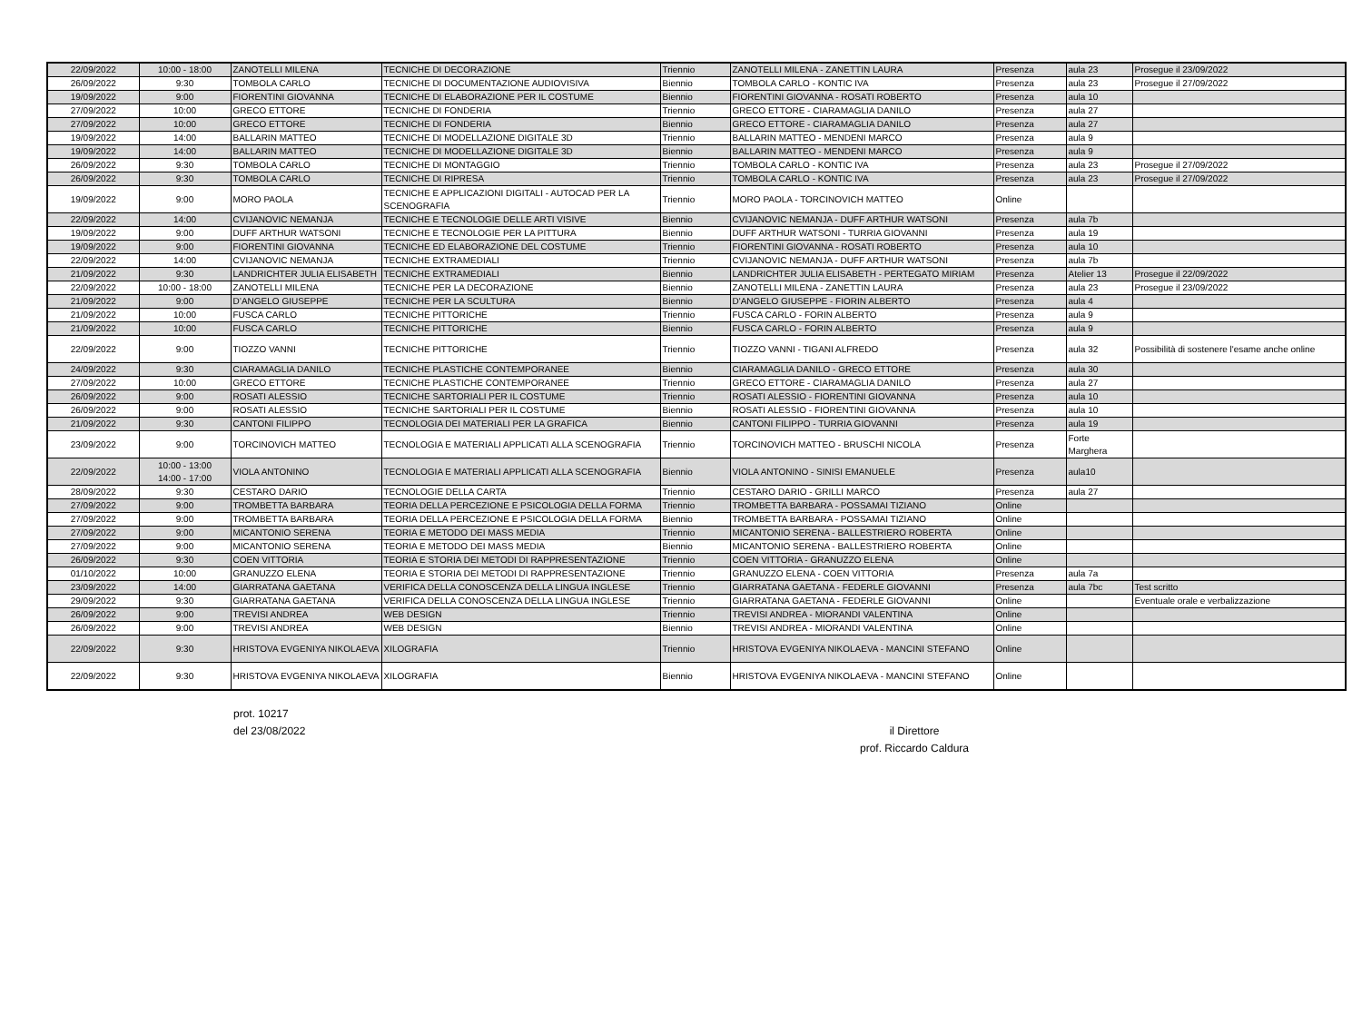| 22/09/2022 | 10:00 - 18:00 | ZANOTELLI MILENA | TECNICHE DI DECORAZIONE | Triennio | ZANOTELLI MILENA - ZANETTIN LAURA | Presenza | aula 23 | Prosegue il 23/09/2022 |
| 26/09/2022 | 9:30 | TOMBOLA CARLO | TECNICHE DI DOCUMENTAZIONE AUDIOVISIVA | Biennio | TOMBOLA CARLO - KONTIC IVA | Presenza | aula 23 | Prosegue il 27/09/2022 |
| 19/09/2022 | 9:00 | FIORENTINI GIOVANNA | TECNICHE DI ELABORAZIONE PER IL COSTUME | Biennio | FIORENTINI GIOVANNA - ROSATI ROBERTO | Presenza | aula 10 | |
| 27/09/2022 | 10:00 | GRECO ETTORE | TECNICHE DI FONDERIA | Triennio | GRECO ETTORE - CIARAMAGLIA DANILO | Presenza | aula 27 | |
| 27/09/2022 | 10:00 | GRECO ETTORE | TECNICHE DI FONDERIA | Biennio | GRECO ETTORE - CIARAMAGLIA DANILO | Presenza | aula 27 | |
| 19/09/2022 | 14:00 | BALLARIN MATTEO | TECNICHE DI MODELLAZIONE DIGITALE 3D | Triennio | BALLARIN MATTEO - MENDENI MARCO | Presenza | aula 9 | |
| 19/09/2022 | 14:00 | BALLARIN MATTEO | TECNICHE DI MODELLAZIONE DIGITALE 3D | Biennio | BALLARIN MATTEO - MENDENI MARCO | Presenza | aula 9 | |
| 26/09/2022 | 9:30 | TOMBOLA CARLO | TECNICHE DI MONTAGGIO | Triennio | TOMBOLA CARLO - KONTIC IVA | Presenza | aula 23 | Prosegue il 27/09/2022 |
| 26/09/2022 | 9:30 | TOMBOLA CARLO | TECNICHE DI RIPRESA | Triennio | TOMBOLA CARLO - KONTIC IVA | Presenza | aula 23 | Prosegue il 27/09/2022 |
| 19/09/2022 | 9:00 | MORO PAOLA | TECNICHE E APPLICAZIONI DIGITALI - AUTOCAD PER LA SCENOGRAFIA | Triennio | MORO PAOLA - TORCINOVICH MATTEO | Online | | |
| 22/09/2022 | 14:00 | CVIJANOVIC NEMANJA | TECNICHE E TECNOLOGIE DELLE ARTI VISIVE | Biennio | CVIJANOVIC NEMANJA - DUFF ARTHUR WATSONI | Presenza | aula 7b | |
| 19/09/2022 | 9:00 | DUFF ARTHUR WATSONI | TECNICHE E TECNOLOGIE PER LA PITTURA | Biennio | DUFF ARTHUR WATSONI - TURRIA GIOVANNI | Presenza | aula 19 | |
| 19/09/2022 | 9:00 | FIORENTINI GIOVANNA | TECNICHE ED ELABORAZIONE DEL COSTUME | Triennio | FIORENTINI GIOVANNA - ROSATI ROBERTO | Presenza | aula 10 | |
| 22/09/2022 | 14:00 | CVIJANOVIC NEMANJA | TECNICHE EXTRAMEDIALI | Triennio | CVIJANOVIC NEMANJA - DUFF ARTHUR WATSONI | Presenza | aula 7b | |
| 21/09/2022 | 9:30 | LANDRICHTER JULIA ELISABETH | TECNICHE EXTRAMEDIALI | Biennio | LANDRICHTER JULIA ELISABETH - PERTEGATO MIRIAM | Presenza | Atelier 13 | Prosegue il 22/09/2022 |
| 22/09/2022 | 10:00 - 18:00 | ZANOTELLI MILENA | TECNICHE PER LA DECORAZIONE | Biennio | ZANOTELLI MILENA - ZANETTIN LAURA | Presenza | aula 23 | Prosegue il 23/09/2022 |
| 21/09/2022 | 9:00 | D’ANGELO GIUSEPPE | TECNICHE PER LA SCULTURA | Biennio | D'ANGELO GIUSEPPE - FIORIN ALBERTO | Presenza | aula 4 | |
| 21/09/2022 | 10:00 | FUSCA CARLO | TECNICHE PITTORICHE | Triennio | FUSCA CARLO - FORIN ALBERTO | Presenza | aula 9 | |
| 21/09/2022 | 10:00 | FUSCA CARLO | TECNICHE PITTORICHE | Biennio | FUSCA CARLO - FORIN ALBERTO | Presenza | aula 9 | |
| 22/09/2022 | 9:00 | TIOZZO VANNI | TECNICHE PITTORICHE | Triennio | TIOZZO VANNI - TIGANI ALFREDO | Presenza | aula 32 | Possibilità di sostenere l'esame anche online |
| 24/09/2022 | 9:30 | CIARAMAGLIA DANILO | TECNICHE PLASTICHE CONTEMPORANEE | Biennio | CIARAMAGLIA DANILO - GRECO ETTORE | Presenza | aula 30 | |
| 27/09/2022 | 10:00 | GRECO ETTORE | TECNICHE PLASTICHE CONTEMPORANEE | Triennio | GRECO ETTORE - CIARAMAGLIA DANILO | Presenza | aula 27 | |
| 26/09/2022 | 9:00 | ROSATI ALESSIO | TECNICHE SARTORIALI PER IL COSTUME | Triennio | ROSATI ALESSIO - FIORENTINI GIOVANNA | Presenza | aula 10 | |
| 26/09/2022 | 9:00 | ROSATI ALESSIO | TECNICHE SARTORIALI PER IL COSTUME | Biennio | ROSATI ALESSIO - FIORENTINI GIOVANNA | Presenza | aula 10 | |
| 21/09/2022 | 9:30 | CANTONI FILIPPO | TECNOLOGIA DEI MATERIALI PER LA GRAFICA | Biennio | CANTONI FILIPPO - TURRIA GIOVANNI | Presenza | aula 19 | |
| 23/09/2022 | 9:00 | TORCINOVICH MATTEO | TECNOLOGIA E MATERIALI APPLICATI ALLA SCENOGRAFIA | Triennio | TORCINOVICH MATTEO - BRUSCHI NICOLA | Presenza | Forte Marghera | |
| 22/09/2022 | 10:00 - 13:00 14:00 - 17:00 | VIOLA ANTONINO | TECNOLOGIA E MATERIALI APPLICATI ALLA SCENOGRAFIA | Biennio | VIOLA ANTONINO - SINISI EMANUELE | Presenza | aula10 | |
| 28/09/2022 | 9:30 | CESTARO DARIO | TECNOLOGIE DELLA CARTA | Triennio | CESTARO DARIO - GRILLI MARCO | Presenza | aula 27 | |
| 27/09/2022 | 9:00 | TROMBETTA BARBARA | TEORIA DELLA PERCEZIONE E PSICOLOGIA DELLA FORMA | Triennio | TROMBETTA BARBARA - POSSAMAI TIZIANO | Online | | |
| 27/09/2022 | 9:00 | TROMBETTA BARBARA | TEORIA DELLA PERCEZIONE E PSICOLOGIA DELLA FORMA | Biennio | TROMBETTA BARBARA - POSSAMAI TIZIANO | Online | | |
| 27/09/2022 | 9:00 | MICANTONIO SERENA | TEORIA E METODO DEI MASS MEDIA | Triennio | MICANTONIO SERENA - BALLESTRIERO ROBERTA | Online | | |
| 27/09/2022 | 9:00 | MICANTONIO SERENA | TEORIA E METODO DEI MASS MEDIA | Biennio | MICANTONIO SERENA - BALLESTRIERO ROBERTA | Online | | |
| 26/09/2022 | 9:30 | COEN VITTORIA | TEORIA E STORIA DEI METODI DI RAPPRESENTAZIONE | Triennio | COEN VITTORIA - GRANUZZO ELENA | Online | | |
| 01/10/2022 | 10:00 | GRANUZZO ELENA | TEORIA E STORIA DEI METODI DI RAPPRESENTAZIONE | Triennio | GRANUZZO ELENA - COEN VITTORIA | Presenza | aula 7a | |
| 23/09/2022 | 14:00 | GIARRATANA GAETANA | VERIFICA DELLA CONOSCENZA DELLA LINGUA INGLESE | Triennio | GIARRATANA GAETANA - FEDERLE GIOVANNI | Presenza | aula 7bc | Test scritto |
| 29/09/2022 | 9:30 | GIARRATANA GAETANA | VERIFICA DELLA CONOSCENZA DELLA LINGUA INGLESE | Triennio | GIARRATANA GAETANA - FEDERLE GIOVANNI | Online | | Eventuale orale e verbalizzazione |
| 26/09/2022 | 9:00 | TREVISI ANDREA | WEB DESIGN | Triennio | TREVISI ANDREA - MIORANDI VALENTINA | Online | | |
| 26/09/2022 | 9:00 | TREVISI ANDREA | WEB DESIGN | Biennio | TREVISI ANDREA - MIORANDI VALENTINA | Online | | |
| 22/09/2022 | 9:30 | HRISTOVA EVGENIYA NIKOLAEVA | XILOGRAFIA | Triennio | HRISTOVA EVGENIYA NIKOLAEVA - MANCINI STEFANO | Online | | |
| 22/09/2022 | 9:30 | HRISTOVA EVGENIYA NIKOLAEVA | XILOGRAFIA | Biennio | HRISTOVA EVGENIYA NIKOLAEVA - MANCINI STEFANO | Online | | |
prot. 10217
del 23/08/2022
il Direttore
prof. Riccardo Caldura